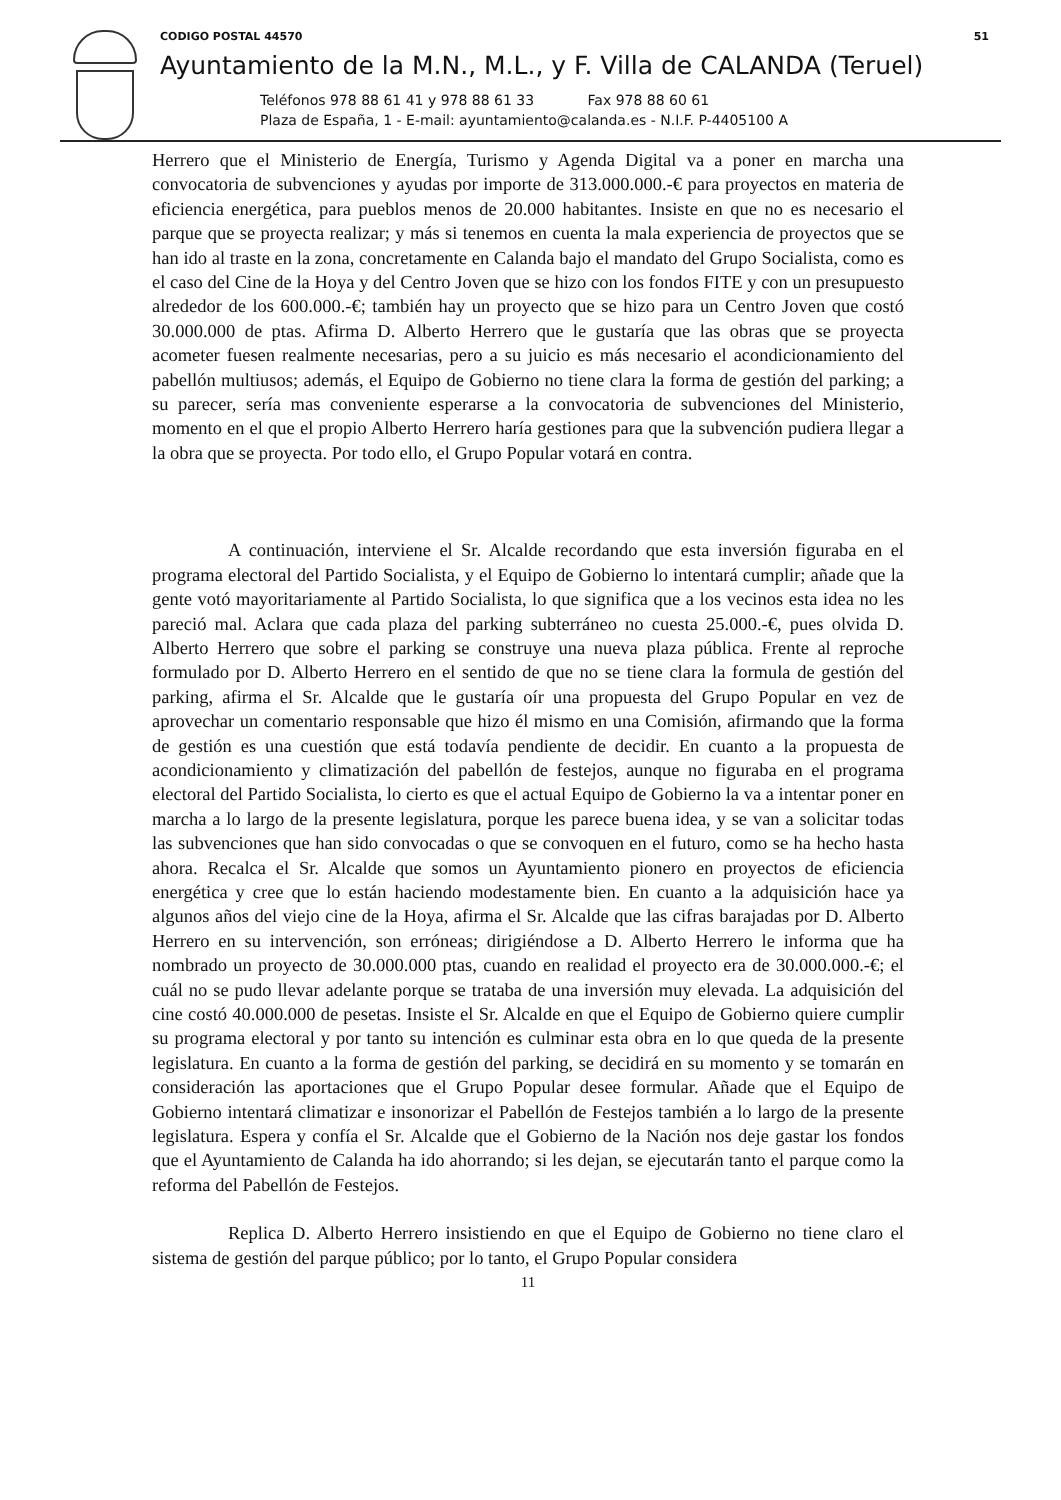CODIGO POSTAL 44570 51
Ayuntamiento de la M.N., M.L., y F. Villa de CALANDA (Teruel)
Teléfonos 978 88 61 41 y 978 88 61 33 Fax 978 88 60 61
Plaza de España, 1 - E-mail: ayuntamiento@calanda.es - N.I.F. P-4405100 A
Herrero que el Ministerio de Energía, Turismo y Agenda Digital va a poner en marcha una convocatoria de subvenciones y ayudas por importe de 313.000.000.-€ para proyectos en materia de eficiencia energética, para pueblos menos de 20.000 habitantes. Insiste en que no es necesario el parque que se proyecta realizar; y más si tenemos en cuenta la mala experiencia de proyectos que se han ido al traste en la zona, concretamente en Calanda bajo el mandato del Grupo Socialista, como es el caso del Cine de la Hoya y del Centro Joven que se hizo con los fondos FITE y con un presupuesto alrededor de los 600.000.-€; también hay un proyecto que se hizo para un Centro Joven que costó 30.000.000 de ptas. Afirma D. Alberto Herrero que le gustaría que las obras que se proyecta acometer fuesen realmente necesarias, pero a su juicio es más necesario el acondicionamiento del pabellón multiusos; además, el Equipo de Gobierno no tiene clara la forma de gestión del parking; a su parecer, sería mas conveniente esperarse a la convocatoria de subvenciones del Ministerio, momento en el que el propio Alberto Herrero haría gestiones para que la subvención pudiera llegar a la obra que se proyecta. Por todo ello, el Grupo Popular votará en contra.
A continuación, interviene el Sr. Alcalde recordando que esta inversión figuraba en el programa electoral del Partido Socialista, y el Equipo de Gobierno lo intentará cumplir; añade que la gente votó mayoritariamente al Partido Socialista, lo que significa que a los vecinos esta idea no les pareció mal. Aclara que cada plaza del parking subterráneo no cuesta 25.000.-€, pues olvida D. Alberto Herrero que sobre el parking se construye una nueva plaza pública. Frente al reproche formulado por D. Alberto Herrero en el sentido de que no se tiene clara la formula de gestión del parking, afirma el Sr. Alcalde que le gustaría oír una propuesta del Grupo Popular en vez de aprovechar un comentario responsable que hizo él mismo en una Comisión, afirmando que la forma de gestión es una cuestión que está todavía pendiente de decidir. En cuanto a la propuesta de acondicionamiento y climatización del pabellón de festejos, aunque no figuraba en el programa electoral del Partido Socialista, lo cierto es que el actual Equipo de Gobierno la va a intentar poner en marcha a lo largo de la presente legislatura, porque les parece buena idea, y se van a solicitar todas las subvenciones que han sido convocadas o que se convoquen en el futuro, como se ha hecho hasta ahora. Recalca el Sr. Alcalde que somos un Ayuntamiento pionero en proyectos de eficiencia energética y cree que lo están haciendo modestamente bien. En cuanto a la adquisición hace ya algunos años del viejo cine de la Hoya, afirma el Sr. Alcalde que las cifras barajadas por D. Alberto Herrero en su intervención, son erróneas; dirigiéndose a D. Alberto Herrero le informa que ha nombrado un proyecto de 30.000.000 ptas, cuando en realidad el proyecto era de 30.000.000.-€; el cuál no se pudo llevar adelante porque se trataba de una inversión muy elevada. La adquisición del cine costó 40.000.000 de pesetas. Insiste el Sr. Alcalde en que el Equipo de Gobierno quiere cumplir su programa electoral y por tanto su intención es culminar esta obra en lo que queda de la presente legislatura. En cuanto a la forma de gestión del parking, se decidirá en su momento y se tomarán en consideración las aportaciones que el Grupo Popular desee formular. Añade que el Equipo de Gobierno intentará climatizar e insonorizar el Pabellón de Festejos también a lo largo de la presente legislatura. Espera y confía el Sr. Alcalde que el Gobierno de la Nación nos deje gastar los fondos que el Ayuntamiento de Calanda ha ido ahorrando; si les dejan, se ejecutarán tanto el parque como la reforma del Pabellón de Festejos.
Replica D. Alberto Herrero insistiendo en que el Equipo de Gobierno no tiene claro el sistema de gestión del parque público; por lo tanto, el Grupo Popular considera
11